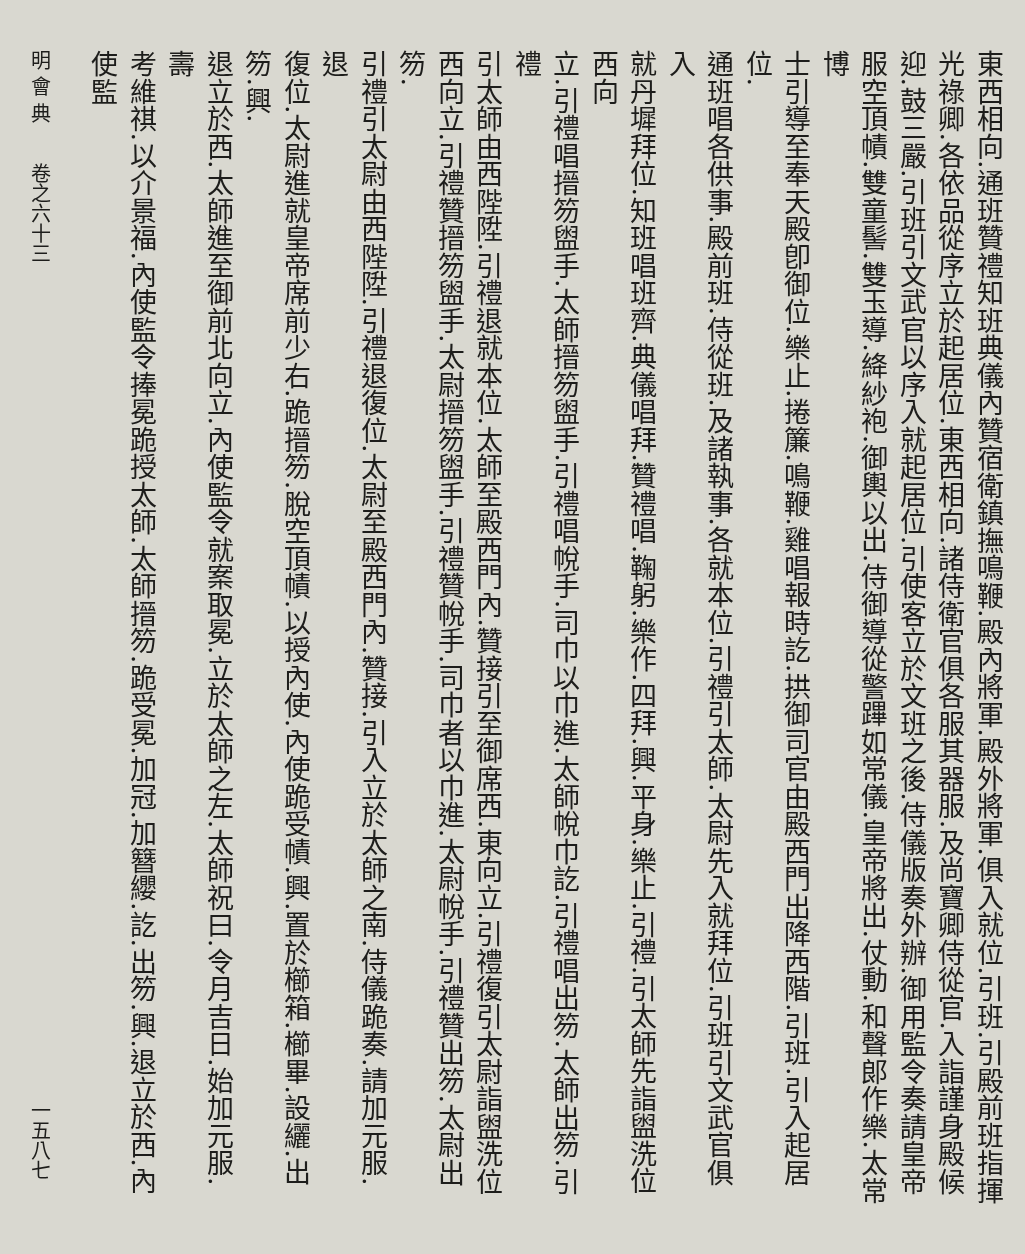東西相向.通班贊禮知班典儀內贊宿衛鎮撫鳴鞭.殿內將軍.殿外將軍.俱入就位.引班.引殿前班指揮
光祿卿.各依品從序立於起居位.東西相向.諸侍衛官俱各服其器服.及尚寶卿侍從官.入詣謹身殿候
迎.鼓三嚴.引班引文武官以序入就起居位.引使客立於文班之後.侍儀版奏外辦.御用監令奏請皇帝
服空頂幘.雙童髻.雙玉導.絳紗袍.御輿以出.侍御導從警蹕如常儀.皇帝將出.仗動.和聲郎作樂.太常博
士引導至奉天殿卽御位.樂止.捲簾.鳴鞭.雞唱報時訖.拱御司官由殿西門出降西階.引班.引入起居位.
通班唱各供事.殿前班.侍從班.及諸執事.各就本位.引禮引太師.太尉先入就拜位.引班引文武官俱入
就丹墀拜位.知班唱班齊.典儀唱拜.贊禮唱.鞠躬.樂作.四拜.興.平身.樂止.引禮.引太師先詣盥洗位西向
立.引禮唱搢笏盥手.太師搢笏盥手.引禮唱帨手.司巾以巾進.太師帨巾訖.引禮唱出笏.太師出笏.引禮
引太師由西陛陞.引禮退就本位.太師至殿西門內.贊接引至御席西.東向立.引禮復引太尉詣盥洗位
西向立.引禮贊搢笏盥手.太尉搢笏盥手.引禮贊帨手.司巾者以巾進.太尉帨手.引禮贊出笏.太尉出笏.
引禮引太尉由西陛陞.引禮退復位.太尉至殿西門內.贊接.引入立於太師之南.侍儀跪奏.請加元服.退
復位.太尉進就皇帝席前少右.跪搢笏.脫空頂幘.以授內使.內使跪受幘.興.置於櫛箱.櫛畢.設纚.出笏.興.
退立於西.太師進至御前北向立.內使監令就案取冕.立於太師之左.太師祝曰.令月吉日.始加元服.壽
考維祺.以介景福.內使監令捧冕跪授太師.太師搢笏.跪受冕.加冠.加簪纓.訖.出笏.興.退立於西.內使監
明 會 典　　卷之六十三 一五八七